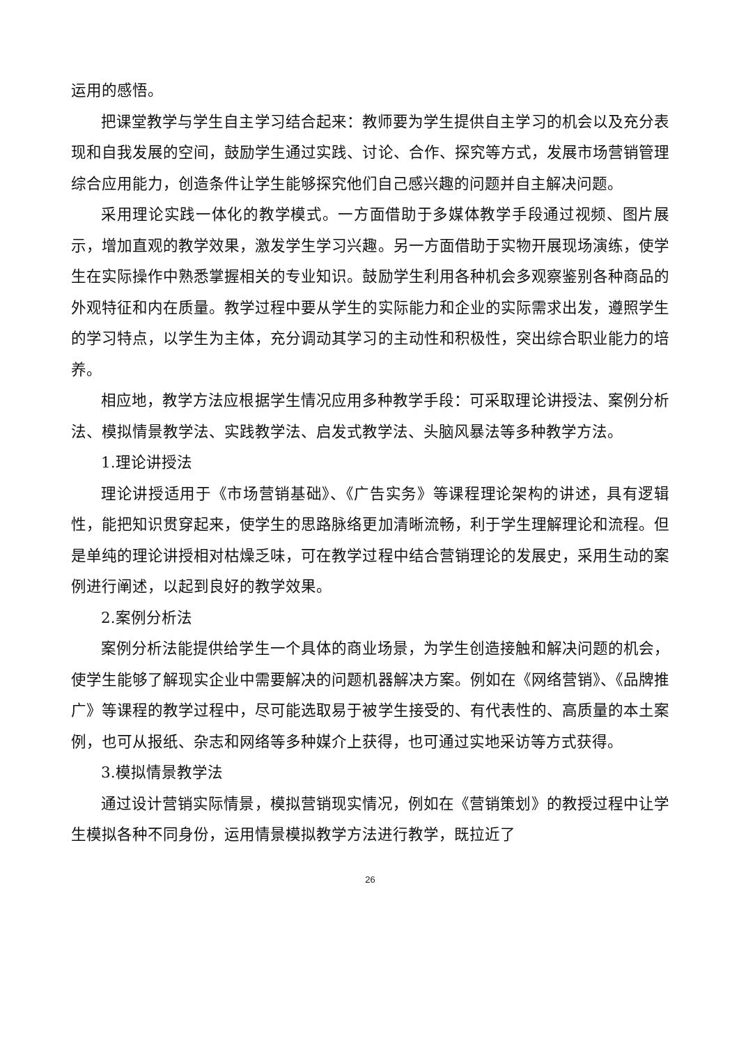运用的感悟。
把课堂教学与学生自主学习结合起来：教师要为学生提供自主学习的机会以及充分表现和自我发展的空间，鼓励学生通过实践、讨论、合作、探究等方式，发展市场营销管理综合应用能力，创造条件让学生能够探究他们自己感兴趣的问题并自主解决问题。
采用理论实践一体化的教学模式。一方面借助于多媒体教学手段通过视频、图片展示，增加直观的教学效果，激发学生学习兴趣。另一方面借助于实物开展现场演练，使学生在实际操作中熟悉掌握相关的专业知识。鼓励学生利用各种机会多观察鉴别各种商品的外观特征和内在质量。教学过程中要从学生的实际能力和企业的实际需求出发，遵照学生的学习特点，以学生为主体，充分调动其学习的主动性和积极性，突出综合职业能力的培养。
相应地，教学方法应根据学生情况应用多种教学手段：可采取理论讲授法、案例分析法、模拟情景教学法、实践教学法、启发式教学法、头脑风暴法等多种教学方法。
1.理论讲授法
理论讲授适用于《市场营销基础》、《广告实务》等课程理论架构的讲述，具有逻辑性，能把知识贯穿起来，使学生的思路脉络更加清晰流畅，利于学生理解理论和流程。但是单纯的理论讲授相对枯燥乏味，可在教学过程中结合营销理论的发展史，采用生动的案例进行阐述，以起到良好的教学效果。
2.案例分析法
案例分析法能提供给学生一个具体的商业场景，为学生创造接触和解决问题的机会，使学生能够了解现实企业中需要解决的问题机器解决方案。例如在《网络营销》、《品牌推广》等课程的教学过程中，尽可能选取易于被学生接受的、有代表性的、高质量的本土案例，也可从报纸、杂志和网络等多种媒介上获得，也可通过实地采访等方式获得。
3.模拟情景教学法
通过设计营销实际情景，模拟营销现实情况，例如在《营销策划》的教授过程中让学生模拟各种不同身份，运用情景模拟教学方法进行教学，既拉近了
26